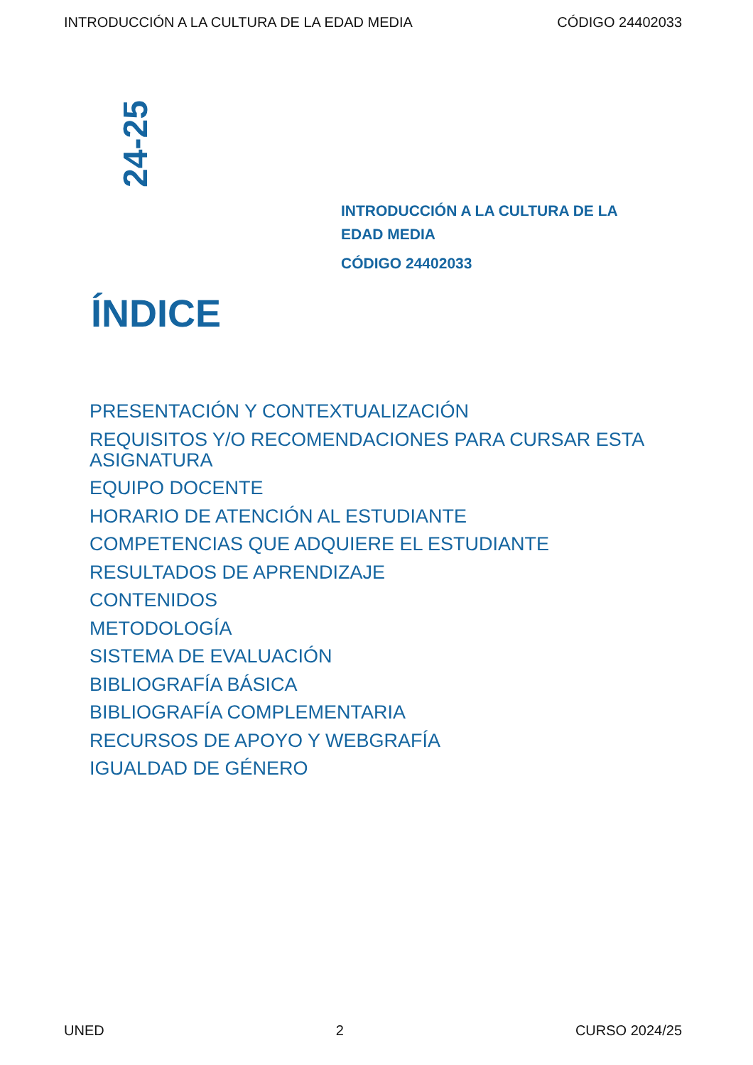INTRODUCCIÓN A LA CULTURA DE LA EDAD MEDIA CÓDIGO 24402033
24-25
INTRODUCCIÓN A LA CULTURA DE LA EDAD MEDIA
CÓDIGO 24402033
ÍNDICE
PRESENTACIÓN Y CONTEXTUALIZACIÓN
REQUISITOS Y/O RECOMENDACIONES PARA CURSAR ESTA ASIGNATURA
EQUIPO DOCENTE
HORARIO DE ATENCIÓN AL ESTUDIANTE
COMPETENCIAS QUE ADQUIERE EL ESTUDIANTE
RESULTADOS DE APRENDIZAJE
CONTENIDOS
METODOLOGÍA
SISTEMA DE EVALUACIÓN
BIBLIOGRAFÍA BÁSICA
BIBLIOGRAFÍA COMPLEMENTARIA
RECURSOS DE APOYO Y WEBGRAFÍA
IGUALDAD DE GÉNERO
UNED 2 CURSO 2024/25